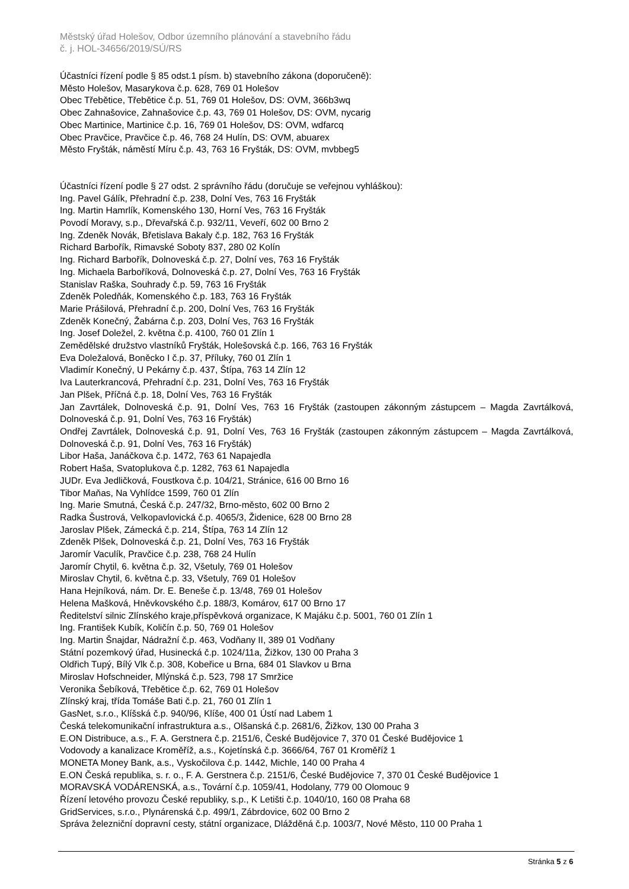Městský úřad Holešov, Odbor územního plánování a stavebního řádu
č. j. HOL-34656/2019/SÚ/RS
Účastníci řízení podle § 85 odst.1 písm. b) stavebního zákona (doporučeně):
Město Holešov, Masarykova č.p. 628, 769 01 Holešov
Obec Třebětice, Třebětice č.p. 51, 769 01 Holešov, DS: OVM, 366b3wq
Obec Zahnašovice, Zahnašovice č.p. 43, 769 01 Holešov, DS: OVM, nycarig
Obec Martinice, Martinice č.p. 16, 769 01 Holešov, DS: OVM, wdfarcq
Obec Pravčice, Pravčice č.p. 46, 768 24 Hulín, DS: OVM, abuarex
Město Fryšták, náměstí Míru č.p. 43, 763 16 Fryšták, DS: OVM, mvbbeg5
Účastníci řízení podle § 27 odst. 2 správního řádu (doručuje se veřejnou vyhláškou):
Ing. Pavel Gálík, Přehradní č.p. 238, Dolní Ves, 763 16 Fryšták
Ing. Martin Hamrlík, Komenského 130, Horní Ves, 763 16 Fryšták
Povodí Moravy, s.p., Dřevařská č.p. 932/11, Veveří, 602 00 Brno 2
Ing. Zdeněk Novák, Břetislava Bakaly č.p. 182, 763 16 Fryšták
Richard Barbořík, Rimavské Soboty 837, 280 02 Kolín
Ing. Richard Barbořík, Dolnoveská č.p. 27, Dolní ves, 763 16 Fryšták
Ing. Michaela Barboříková, Dolnoveská č.p. 27, Dolní Ves, 763 16 Fryšták
Stanislav Raška, Souhrady č.p. 59, 763 16 Fryšták
Zdeněk Poledňák, Komenského č.p. 183, 763 16 Fryšták
Marie Prášilová, Přehradní č.p. 200, Dolní Ves, 763 16 Fryšták
Zdeněk Konečný, Žabárna č.p. 203, Dolní Ves, 763 16 Fryšták
Ing. Josef Doležel, 2. května č.p. 4100, 760 01 Zlín 1
Zemědělské družstvo vlastníků Fryšták, Holešovská č.p. 166, 763 16 Fryšták
Eva Doležalová, Boněcko I č.p. 37, Příluky, 760 01 Zlín 1
Vladimír Konečný, U Pekárny č.p. 437, Štípa, 763 14 Zlín 12
Iva Lauterkrancová, Přehradní č.p. 231, Dolní Ves, 763 16 Fryšták
Jan Plšek, Příčná č.p. 18, Dolní Ves, 763 16 Fryšták
Jan Zavrtálek, Dolnoveská č.p. 91, Dolní Ves, 763 16 Fryšták (zastoupen zákonným zástupcem – Magda Zavrtálková, Dolnoveská č.p. 91, Dolní Ves, 763 16 Fryšták)
Ondřej Zavrtálek, Dolnoveská č.p. 91, Dolní Ves, 763 16 Fryšták (zastoupen zákonným zástupcem – Magda Zavrtálková, Dolnoveská č.p. 91, Dolní Ves, 763 16 Fryšták)
Libor Haša, Janáčkova č.p. 1472, 763 61 Napajedla
Robert Haša, Svatoplukova č.p. 1282, 763 61 Napajedla
JUDr. Eva Jedličková, Foustkova č.p. 104/21, Stránice, 616 00 Brno 16
Tibor Maňas, Na Vyhlídce 1599, 760 01 Zlín
Ing. Marie Smutná, Česká č.p. 247/32, Brno-město, 602 00 Brno 2
Radka Šustrová, Velkopavlovická č.p. 4065/3, Židenice, 628 00 Brno 28
Jaroslav Plšek, Zámecká č.p. 214, Štípa, 763 14 Zlín 12
Zdeněk Plšek, Dolnoveská č.p. 21, Dolní Ves, 763 16 Fryšták
Jaromír Vaculík, Pravčice č.p. 238, 768 24 Hulín
Jaromír Chytil, 6. května č.p. 32, Všetuly, 769 01 Holešov
Miroslav Chytil, 6. května č.p. 33, Všetuly, 769 01 Holešov
Hana Hejníková, nám. Dr. E. Beneše č.p. 13/48, 769 01 Holešov
Helena Mašková, Hněvkovského č.p. 188/3, Komárov, 617 00 Brno 17
Ředitelství silnic Zlínského kraje,příspěvková organizace, K Majáku č.p. 5001, 760 01 Zlín 1
Ing. František Kubík, Količín č.p. 50, 769 01 Holešov
Ing. Martin Šnajdar, Nádražní č.p. 463, Vodňany II, 389 01 Vodňany
Státní pozemkový úřad, Husinecká č.p. 1024/11a, Žižkov, 130 00 Praha 3
Oldřich Tupý, Bílý Vlk č.p. 308, Kobeřice u Brna, 684 01 Slavkov u Brna
Miroslav Hofschneider, Mlýnská č.p. 523, 798 17 Smržice
Veronika Šebíková, Třebětice č.p. 62, 769 01 Holešov
Zlínský kraj, třída Tomáše Bati č.p. 21, 760 01 Zlín 1
GasNet, s.r.o., Klíšská č.p. 940/96, Klíše, 400 01 Ústí nad Labem 1
Česká telekomunikační infrastruktura a.s., Olšanská č.p. 2681/6, Žižkov, 130 00 Praha 3
E.ON Distribuce, a.s., F. A. Gerstnera č.p. 2151/6, České Budějovice 7, 370 01 České Budějovice 1
Vodovody a kanalizace Kroměříž, a.s., Kojetínská č.p. 3666/64, 767 01 Kroměříž 1
MONETA Money Bank, a.s., Vyskočilova č.p. 1442, Michle, 140 00 Praha 4
E.ON Česká republika, s. r. o., F. A. Gerstnera č.p. 2151/6, České Budějovice 7, 370 01 České Budějovice 1
MORAVSKÁ VODÁRENSKÁ, a.s., Tovární č.p. 1059/41, Hodolany, 779 00 Olomouc 9
Řízení letového provozu České republiky, s.p., K Letišti č.p. 1040/10, 160 08 Praha 68
GridServices, s.r.o., Plynárenská č.p. 499/1, Zábrdovice, 602 00 Brno 2
Správa železniční dopravní cesty, státní organizace, Dlážděná č.p. 1003/7, Nové Město, 110 00 Praha 1
Stránka 5 z 6